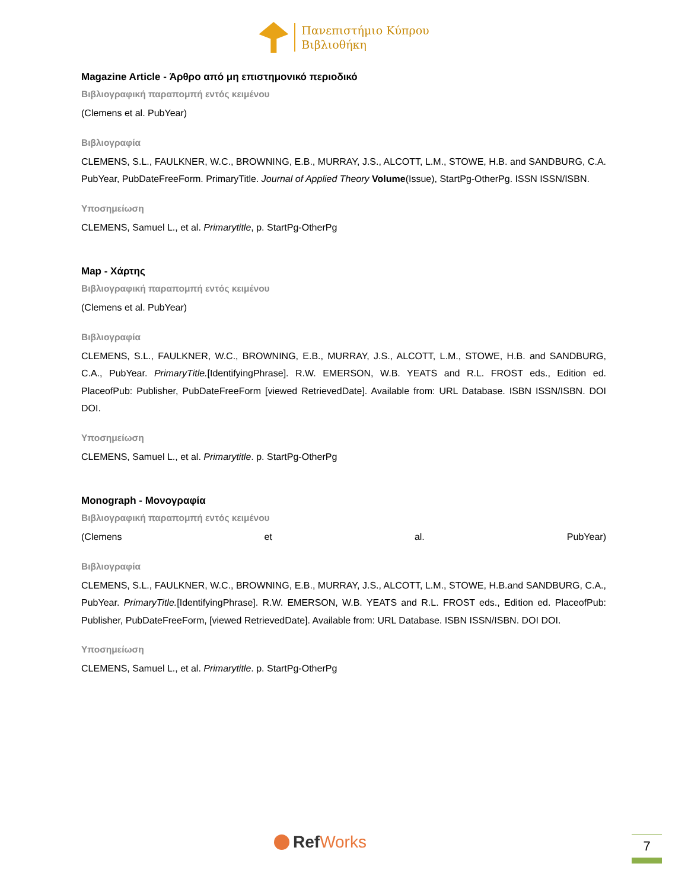Πανεπιστήμιο Κύπρου
Βιβλιοθήκη
Magazine Article - Άρθρο από μη επιστημονικό περιοδικό
Βιβλιογραφική παραπομπή εντός κειμένου
(Clemens et al. PubYear)
Βιβλιογραφία
CLEMENS, S.L., FAULKNER, W.C., BROWNING, E.B., MURRAY, J.S., ALCOTT, L.M., STOWE, H.B. and SANDBURG, C.A. PubYear, PubDateFreeForm. PrimaryTitle. Journal of Applied Theory Volume(Issue), StartPg-OtherPg. ISSN ISSN/ISBN.
Υποσημείωση
CLEMENS, Samuel L., et al. Primarytitle, p. StartPg-OtherPg
Map - Χάρτης
Βιβλιογραφική παραπομπή εντός κειμένου
(Clemens et al. PubYear)
Βιβλιογραφία
CLEMENS, S.L., FAULKNER, W.C., BROWNING, E.B., MURRAY, J.S., ALCOTT, L.M., STOWE, H.B. and SANDBURG, C.A., PubYear. PrimaryTitle.[IdentifyingPhrase]. R.W. EMERSON, W.B. YEATS and R.L. FROST eds., Edition ed. PlaceofPub: Publisher, PubDateFreeForm [viewed RetrievedDate]. Available from: URL Database. ISBN ISSN/ISBN. DOI DOI.
Υποσημείωση
CLEMENS, Samuel L., et al. Primarytitle. p. StartPg-OtherPg
Monograph - Μονογραφία
Βιβλιογραφική παραπομπή εντός κειμένου
(Clemens et al. PubYear)
Βιβλιογραφία
CLEMENS, S.L., FAULKNER, W.C., BROWNING, E.B., MURRAY, J.S., ALCOTT, L.M., STOWE, H.B.and SANDBURG, C.A., PubYear. PrimaryTitle.[IdentifyingPhrase]. R.W. EMERSON, W.B. YEATS and R.L. FROST eds., Edition ed. PlaceofPub: Publisher, PubDateFreeForm, [viewed RetrievedDate]. Available from: URL Database. ISBN ISSN/ISBN. DOI DOI.
Υποσημείωση
CLEMENS, Samuel L., et al. Primarytitle. p. StartPg-OtherPg
RefWorks 7